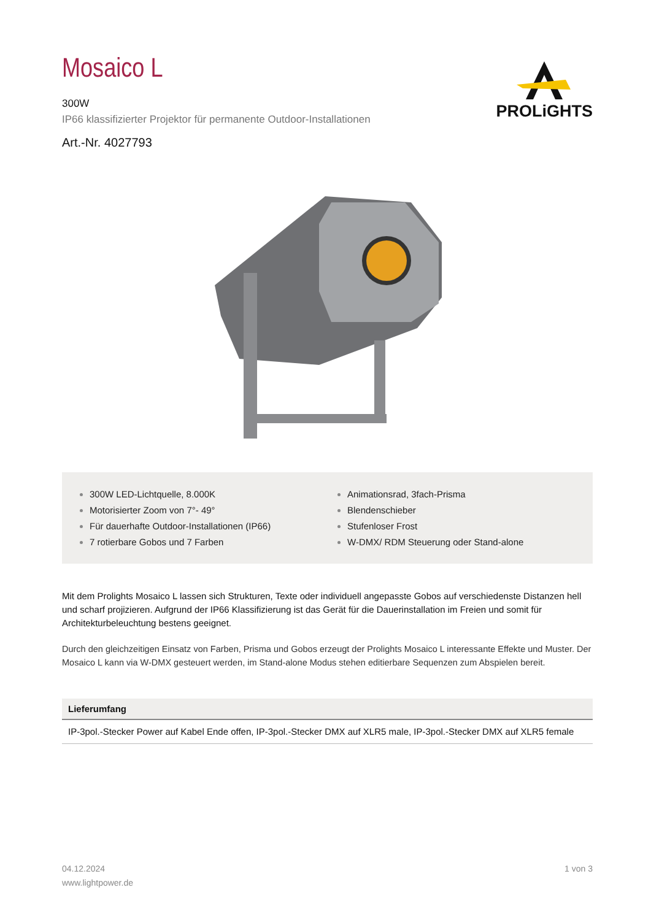Mosaico L
300W
IP66 klassifizierter Projektor für permanente Outdoor-Installationen
Art.-Nr. 4027793
PROLiGHTS
300W LED-Lichtquelle, 8.000K
Motorisierter Zoom von 7°- 49°
Für dauerhafte Outdoor-Installationen (IP66)
7 rotierbare Gobos und 7 Farben
Animationsrad, 3fach-Prisma
Blendenschieber
Stufenloser Frost
W-DMX/ RDM Steuerung oder Stand-alone
Mit dem Prolights Mosaico L lassen sich Strukturen, Texte oder individuell angepasste Gobos auf verschiedenste Distanzen hell und scharf projizieren. Aufgrund der IP66 Klassifizierung ist das Gerät für die Dauerinstallation im Freien und somit für Architekturbeleuchtung bestens geeignet.
Durch den gleichzeitigen Einsatz von Farben, Prisma und Gobos erzeugt der Prolights Mosaico L interessante Effekte und Muster. Der Mosaico L kann via W-DMX gesteuert werden, im Stand-alone Modus stehen editierbare Sequenzen zum Abspielen bereit.
| Lieferumfang |
| --- |
| IP-3pol.-Stecker Power auf Kabel Ende offen, IP-3pol.-Stecker DMX auf XLR5 male, IP-3pol.-Stecker DMX auf XLR5 female |
04.12.2024
www.lightpower.de
1 von 3